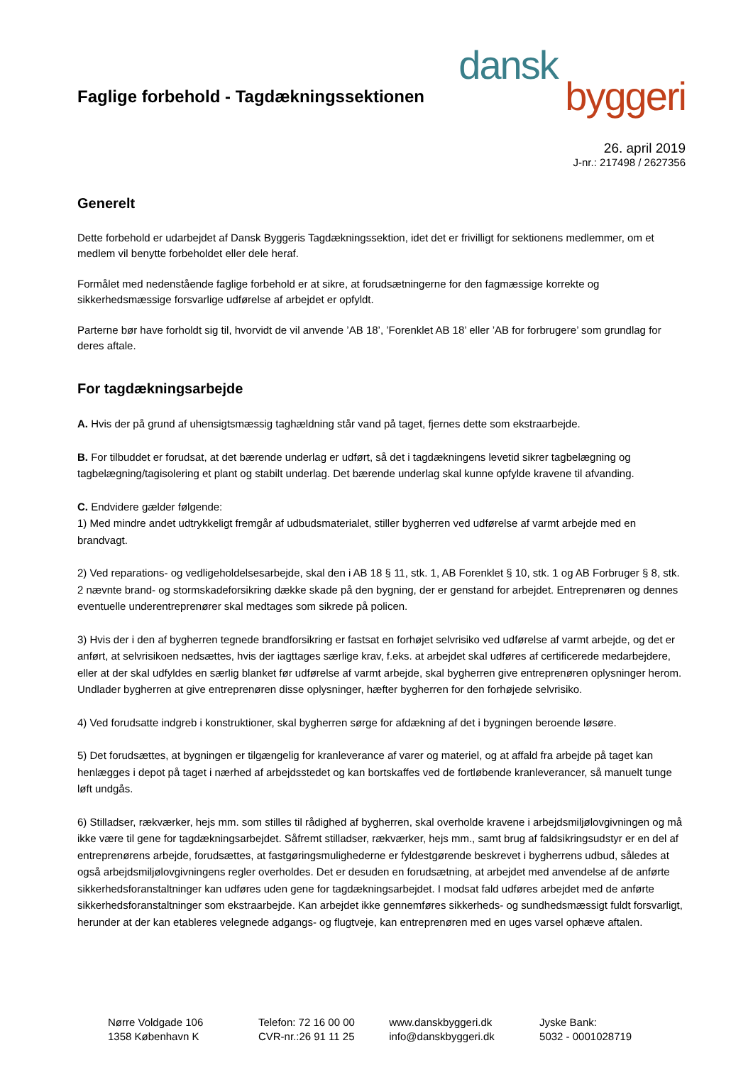Faglige forbehold - Tagdækningssektionen
dansk
byggeri
26. april 2019
J-nr.: 217498 / 2627356
Generelt
Dette forbehold er udarbejdet af Dansk Byggeris Tagdækningssektion, idet det er frivilligt for sektionens medlemmer, om et medlem vil benytte forbeholdet eller dele heraf.
Formålet med nedenstående faglige forbehold er at sikre, at forudsætningerne for den fagmæssige korrekte og sikkerhedsmæssige forsvarlige udførelse af arbejdet er opfyldt.
Parterne bør have forholdt sig til, hvorvidt de vil anvende ’AB 18’, ’Forenklet AB 18’ eller ’AB for forbrugere’ som grundlag for deres aftale.
For tagdækningsarbejde
A. Hvis der på grund af uhensigtsmæssig taghældning står vand på taget, fjernes dette som ekstraarbejde.
B. For tilbuddet er forudsat, at det bærende underlag er udført, så det i tagdækningens levetid sikrer tagbelægning og tagbelægning/tagisolering et plant og stabilt underlag. Det bærende underlag skal kunne opfylde kravene til afvanding.
C. Endvidere gælder følgende:
1) Med mindre andet udtrykkeligt fremgår af udbudsmaterialet, stiller bygherren ved udførelse af varmt arbejde med en brandvagt.
2) Ved reparations- og vedligeholdelsesarbejde, skal den i AB 18 § 11, stk. 1, AB Forenklet § 10, stk. 1 og AB Forbruger § 8, stk. 2 nævnte brand- og stormskadeforsikring dække skade på den bygning, der er genstand for arbejdet. Entreprenøren og dennes eventuelle underentreprenører skal medtages som sikrede på policen.
3) Hvis der i den af bygherren tegnede brandforsikring er fastsat en forhøjet selvrisiko ved udførelse af varmt arbejde, og det er anført, at selvrisikoen nedsættes, hvis der iagttages særlige krav, f.eks. at arbejdet skal udføres af certificerede medarbejdere, eller at der skal udfyldes en særlig blanket før udførelse af varmt arbejde, skal bygherren give entreprenøren oplysninger herom. Undlader bygherren at give entreprenøren disse oplysninger, hæfter bygherren for den forhøjede selvrisiko.
4) Ved forudsatte indgreb i konstruktioner, skal bygherren sørge for afdækning af det i bygningen beroende løsøre.
5) Det forudsættes, at bygningen er tilgængelig for kranleverance af varer og materiel, og at affald fra arbejde på taget kan henlægges i depot på taget i nærhed af arbejdsstedet og kan bortskaffes ved de fortløbende kranleverancer, så manuelt tunge løft undgås.
6) Stilladser, rækværker, hejs mm. som stilles til rådighed af bygherren, skal overholde kravene i arbejdsmiljølovgivningen og må ikke være til gene for tagdækningsarbejdet. Såfremt stilladser, rækværker, hejs mm., samt brug af faldsikringsudstyr er en del af entreprenørens arbejde, forudsættes, at fastgøringsmulighederne er fyldestgørende beskrevet i bygherrens udbud, således at også arbejdsmiljølovgivningens regler overholdes. Det er desuden en forudsætning, at arbejdet med anvendelse af de anførte sikkerhedsforanstaltninger kan udføres uden gene for tagdækningsarbejdet. I modsat fald udføres arbejdet med de anførte sikkerhedsforanstaltninger som ekstraarbejde. Kan arbejdet ikke gennemføres sikkerheds- og sundhedsmæssigt fuldt forsvarligt, herunder at der kan etableres velegnede adgangs- og flugtveje, kan entreprenøren med en uges varsel ophæve aftalen.
Nørre Voldgade 106
1358 København K
Telefon: 72 16 00 00
CVR-nr.:26 91 11 25
www.danskbyggeri.dk
info@danskbyggeri.dk
Jyske Bank:
5032 - 0001028719